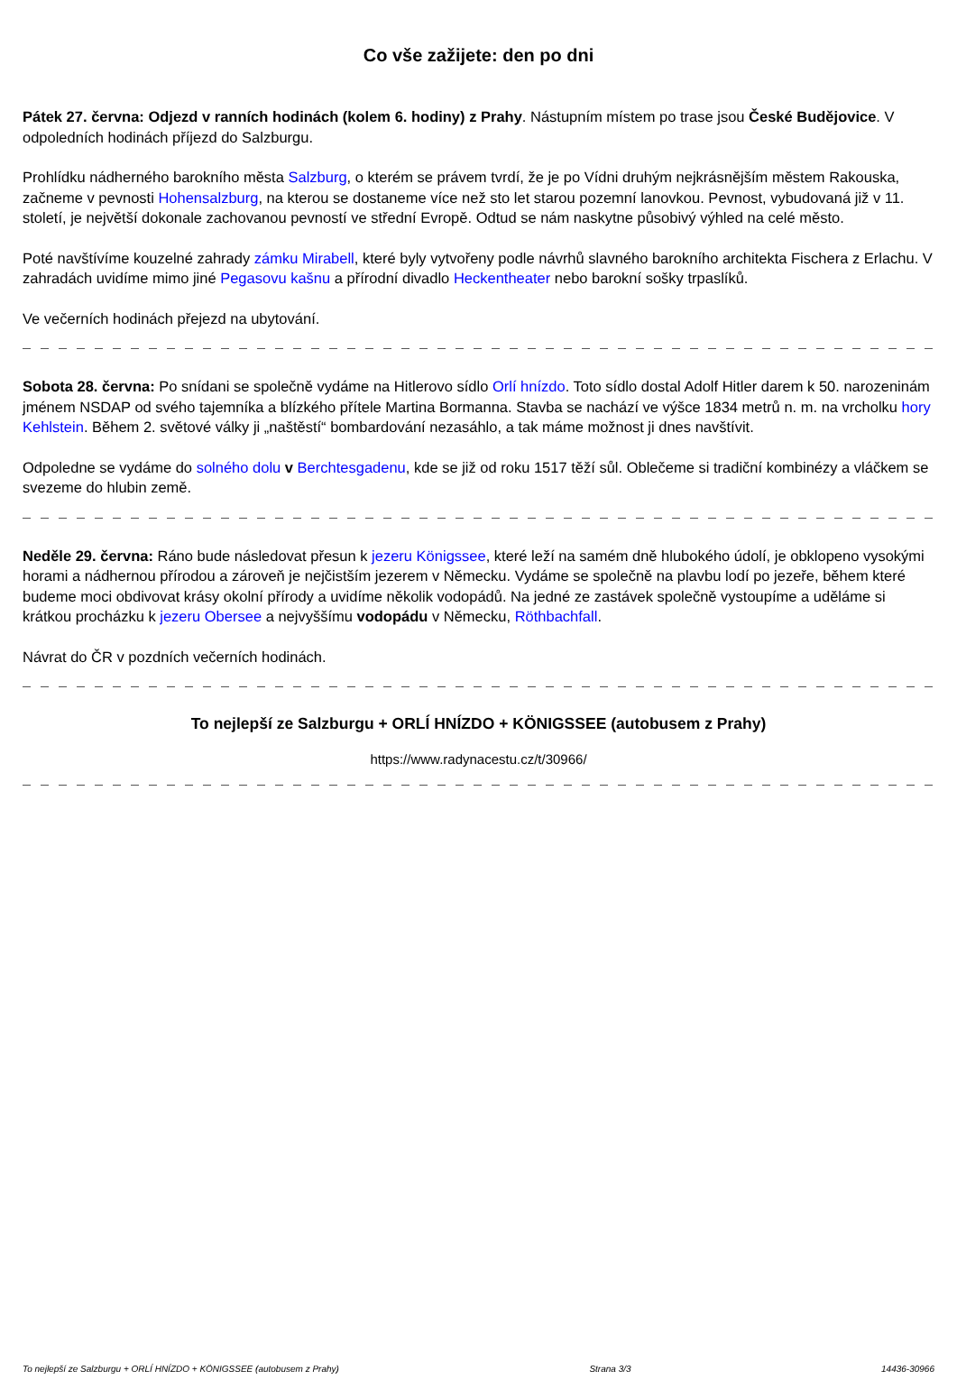Co vše zažijete: den po dni
Pátek 27. června: Odjezd v ranních hodinách (kolem 6. hodiny) z Prahy. Nástupním místem po trase jsou České Budějovice. V odpoledních hodinách příjezd do Salzburgu.
Prohlídku nádherného barokního města Salzburg, o kterém se právem tvrdí, že je po Vídni druhým nejkrásnějším městem Rakouska, začneme v pevnosti Hohensalzburg, na kterou se dostaneme více než sto let starou pozemní lanovkou. Pevnost, vybudovaná již v 11. století, je největší dokonale zachovanou pevností ve střední Evropě. Odtud se nám naskytne působivý výhled na celé město.
Poté navštívíme kouzelné zahrady zámku Mirabell, které byly vytvořeny podle návrhů slavného barokního architekta Fischera z Erlachu. V zahradách uvidíme mimo jiné Pegasovu kašnu a přírodní divadlo Heckentheater nebo barokní sošky trpaslíků.
Ve večerních hodinách přejezd na ubytování.
Sobota 28. června: Po snídani se společně vydáme na Hitlerovo sídlo Orlí hnízdo. Toto sídlo dostal Adolf Hitler darem k 50. narozeninám jménem NSDAP od svého tajemníka a blízkého přítele Martina Bormanna. Stavba se nachází ve výšce 1834 metrů n. m. na vrcholku hory Kehlstein. Během 2. světové války ji „naštěstí“ bombardování nezasáhlo, a tak máme možnost ji dnes navštívit.
Odpoledne se vydáme do solného dolu v Berchtesgadenu, kde se již od roku 1517 těží sůl. Oblečeme si tradiční kombinézy a vláčkem se svezeme do hlubin země.
Neděle 29. června: Ráno bude následovat přesun k jezeru Königssee, které leží na samém dně hlubokého údolí, je obklopeno vysokými horami a nádhernou přírodou a zároveň je nejčistším jezerem v Německu. Vydáme se společně na plavbu lodí po jezeře, během které budeme moci obdivovat krásy okolní přírody a uvidíme několik vodopádů. Na jedné ze zastávek společně vystoupíme a uděláme si krátkou procházku k jezeru Obersee a nejvyššímu vodopádu v Německu, Röthbachfall.
Návrat do ČR v pozdních večerních hodinách.
To nejlepší ze Salzburgu + ORLÍ HNÍZDO + KÖNIGSSEE (autobusem z Prahy)
https://www.radynacestu.cz/t/30966/
To nejlepší ze Salzburgu + ORLÍ HNÍZDO + KÖNIGSSEE (autobusem z Prahy) Strana 3/3 14436-30966